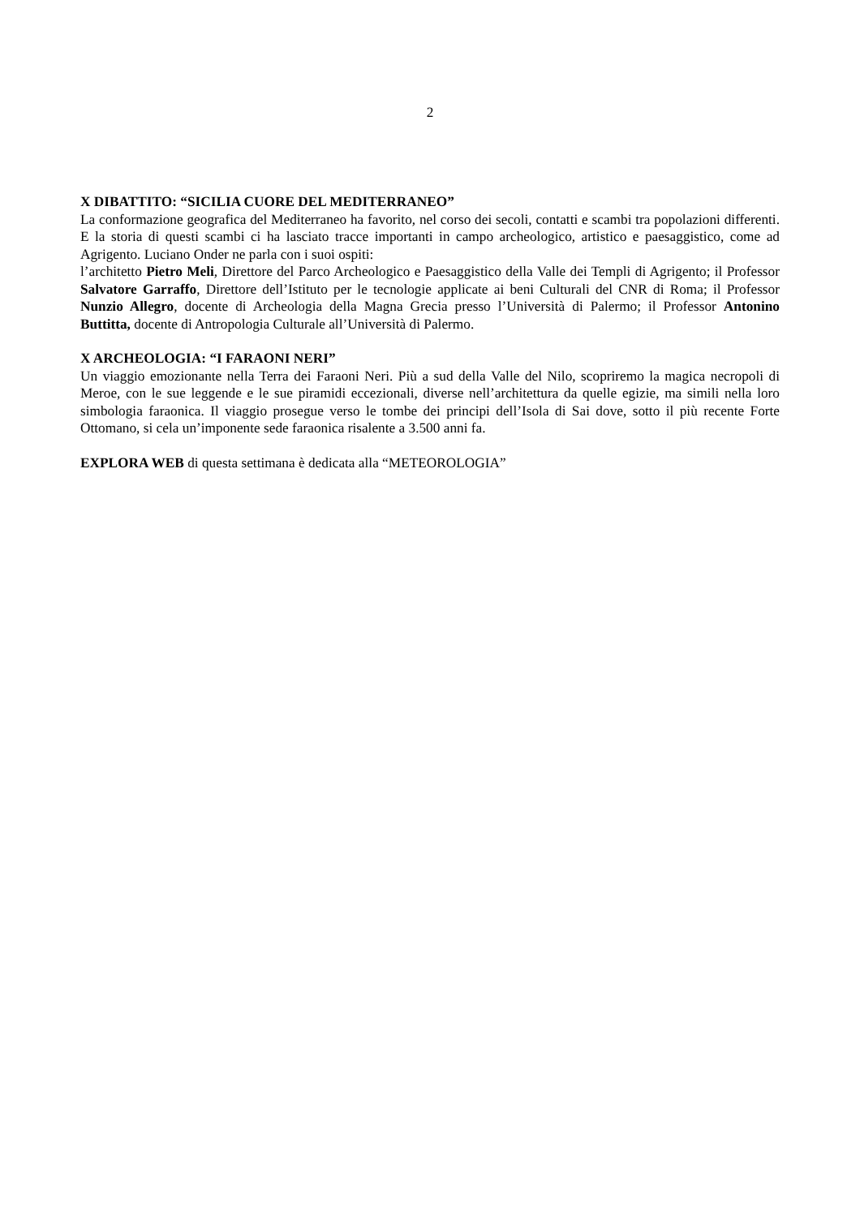2
X DIBATTITO: “SICILIA CUORE DEL MEDITERRANEO”
La conformazione geografica del Mediterraneo ha favorito, nel corso dei secoli, contatti e scambi tra popolazioni differenti. E la storia di questi scambi ci ha lasciato tracce importanti in campo archeologico, artistico e paesaggistico, come ad Agrigento. Luciano Onder ne parla con i suoi ospiti:
l’architetto Pietro Meli, Direttore del Parco Archeologico e Paesaggistico della Valle dei Templi di Agrigento; il Professor Salvatore Garraffo, Direttore dell’Istituto per le tecnologie applicate ai beni Culturali del CNR di Roma; il Professor Nunzio Allegro, docente di Archeologia della Magna Grecia presso l’Università di Palermo; il Professor Antonino Buttitta, docente di Antropologia Culturale all’Università di Palermo.
X ARCHEOLOGIA: “I FARAONI NERI”
Un viaggio emozionante nella Terra dei Faraoni Neri. Più a sud della Valle del Nilo, scopriremo la magica necropoli di Meroe, con le sue leggende e le sue piramidi eccezionali, diverse nell’architettura da quelle egizie, ma simili nella loro simbologia faraonica. Il viaggio prosegue verso le tombe dei principi dell’Isola di Sai dove, sotto il più recente Forte Ottomano, si cela un’imponente sede faraonica risalente a 3.500 anni fa.
EXPLORA WEB di questa settimana è dedicata alla “METEOROLOGIA”